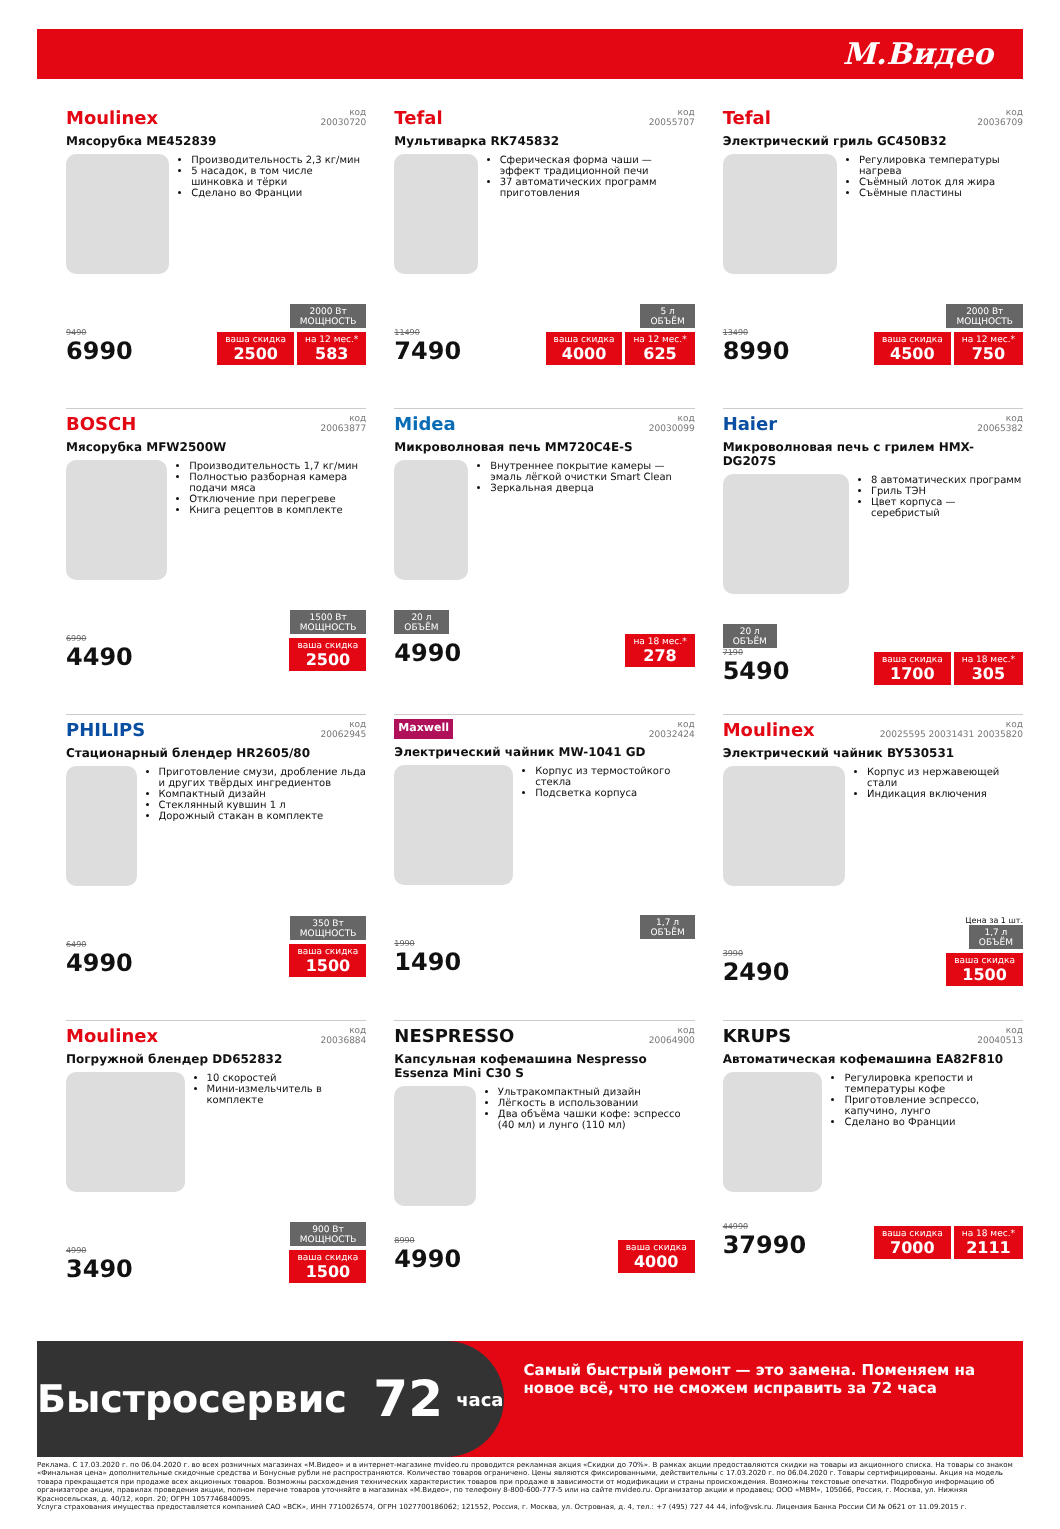М.Видео
Moulinex код
20030720
Мясорубка ME452839
Производительность 2,3 кг/мин
5 насадок, в том числе шинковка и тёрки
Сделано во Франции
2000 Вт
МОЩНОСТЬ
9490
6990
ваша скидка 2500 на 12 мес.* 583
Tefal код
20055707
Мультиварка RK745832
Сферическая форма чаши — эффект традиционной печи
37 автоматических программ приготовления
5 л
ОБЪЁМ
11490
7490
ваша скидка 4000 на 12 мес.* 625
Tefal код
20036709
Электрический гриль GC450B32
Регулировка температуры нагрева
Съёмный лоток для жира
Съёмные пластины
2000 Вт
МОЩНОСТЬ
13490
8990
ваша скидка 4500 на 12 мес.* 750
BOSCH код
20063877
Мясорубка MFW2500W
Производительность 1,7 кг/мин
Полностью разборная камера подачи мяса
Отключение при перегреве
Книга рецептов в комплекте
1500 Вт
МОЩНОСТЬ
6990
4490
ваша скидка 2500
Midea код
20030099
Микроволновая печь MM720C4E-S
Внутреннее покрытие камеры — эмаль лёгкой очистки Smart Clean
Зеркальная дверца
20 л
ОБЪЁМ
4990
на 18 мес.* 278
Haier код
20065382
Микроволновая печь с грилем HMX-DG207S
8 автоматических программ
Гриль ТЭН
Цвет корпуса — серебристый
20 л
ОБЪЁМ
7190
5490
ваша скидка 1700 на 18 мес.* 305
PHILIPS код
20062945
Стационарный блендер HR2605/80
Приготовление смузи, дробление льда и других твёрдых ингредиентов
Компактный дизайн
Стеклянный кувшин 1 л
Дорожный стакан в комплекте
350 Вт
МОЩНОСТЬ
6490
4990
ваша скидка 1500
Maxwell код
20032424
Электрический чайник MW-1041 GD
Корпус из термостойкого стекла
Подсветка корпуса
1,7 л
ОБЪЁМ
1990
1490
Moulinex код
20025595 20031431 20035820
Электрический чайник BY530531
Корпус из нержавеющей стали
Индикация включения
Цена за 1 шт.
1,7 л
ОБЪЁМ
3990
2490
ваша скидка 1500
Moulinex код
20036884
Погружной блендер DD652832
10 скоростей
Мини-измельчитель в комплекте
900 Вт
МОЩНОСТЬ
4990
3490
ваша скидка 1500
NESPRESSO код
20064900
Капсульная кофемашина Nespresso Essenza Mini C30 S
Ультракомпактный дизайн
Лёгкость в использовании
Два объёма чашки кофе: эспрессо (40 мл) и лунго (110 мл)
8990
4990
ваша скидка 4000
KRUPS код
20040513
Автоматическая кофемашина EA82F810
Регулировка крепости и температуры кофе
Приготовление эспрессо, капучино, лунго
Сделано во Франции
44990
37990
ваша скидка 7000 на 18 мес.* 2111
Быстросервис 72 часа
Самый быстрый ремонт — это замена. Поменяем на новое всё, что не сможем исправить за 72 часа
Реклама. С 17.03.2020 г. по 06.04.2020 г. во всех розничных магазинах «М.Видео» и в интернет-магазине mvideo.ru проводится рекламная акция «Скидки до 70%». В рамках акции предоставляются скидки на товары из акционного списка. На товары со знаком «Финальная цена» дополнительные скидочные средства и Бонусные рубли не распространяются. Количество товаров ограничено. Цены являются фиксированными, действительны с 17.03.2020 г. по 06.04.2020 г. Товары сертифицированы. Акция на модель товара прекращается при продаже всех акционных товаров. Возможны расхождения технических характеристик товаров при продаже в зависимости от модификации и страны происхождения. Возможны текстовые опечатки. Подробную информацию об организаторе акции, правилах проведения акции, полном перечне товаров уточняйте в магазинах «М.Видео», по телефону 8-800-600-777-5 или на сайте mvideo.ru. Организатор акции и продавец: ООО «МВМ», 105066, Россия, г. Москва, ул. Нижняя Красносельская, д. 40/12, корп. 20; ОГРН 1057746840095.
Услуга страхования имущества предоставляется компанией САО «ВСК», ИНН 7710026574, ОГРН 1027700186062; 121552, Россия, г. Москва, ул. Островная, д. 4, тел.: +7 (495) 727 44 44, info@vsk.ru. Лицензия Банка России СИ № 0621 от 11.09.2015 г.